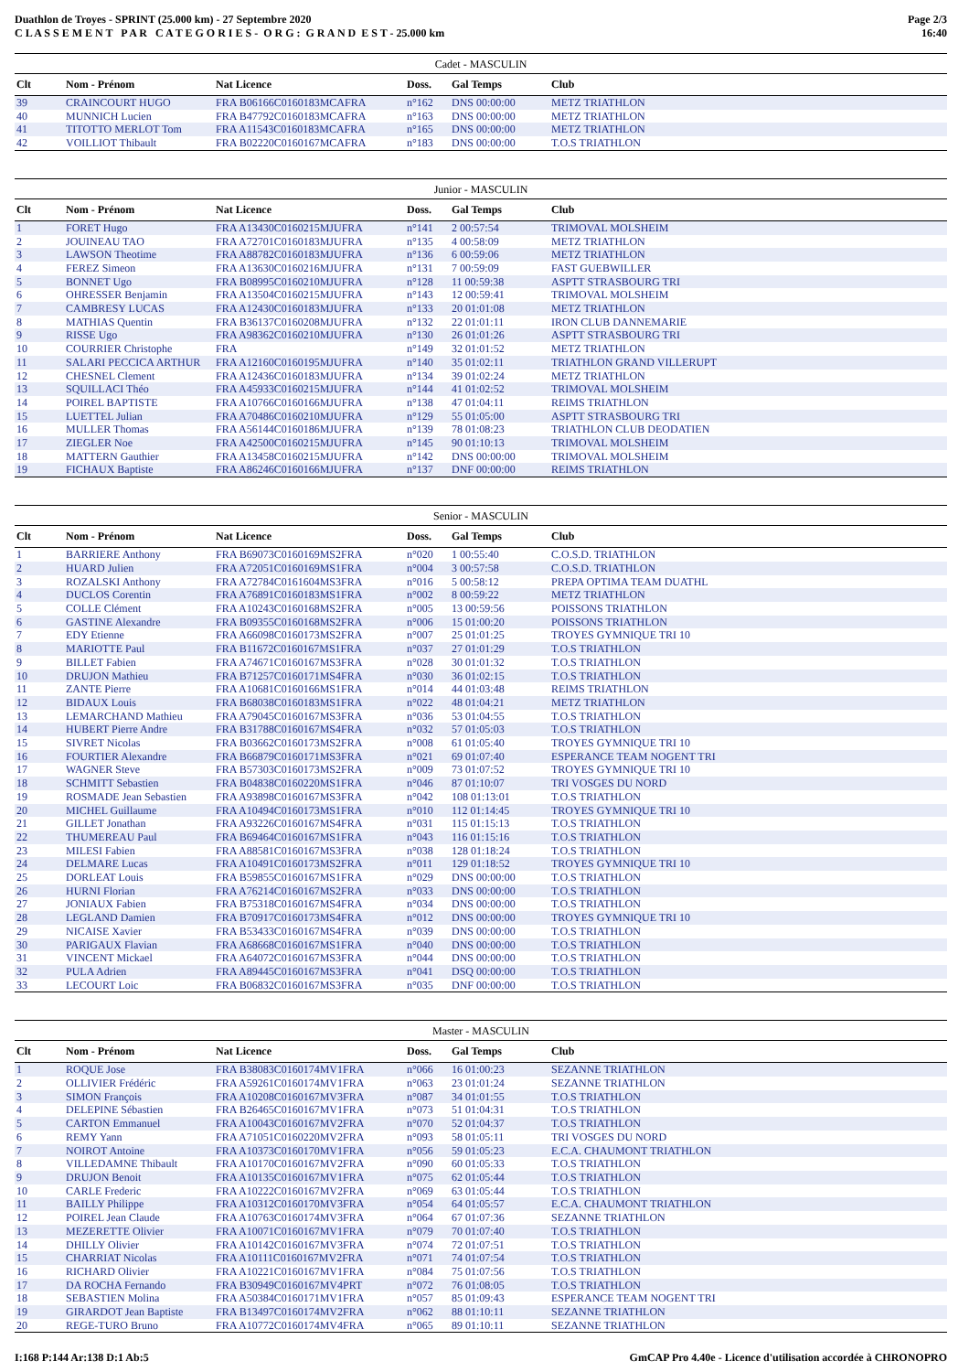Duathlon de Troyes - SPRINT (25.000 km) - 27 Septembre 2020
C L A S S E M E N T P A R C A T E G O R I E S - O R G : G R A N D E S T - 25.000 km
Page 2/3
16:40
Cadet - MASCULIN
| Clt | Nom - Prénom | Nat Licence | Doss. | Gal Temps | Club |
| --- | --- | --- | --- | --- | --- |
| 39 | CRAINCOURT HUGO | FRA B06166C0160183MCAFRA | n°162 | DNS 00:00:00 | METZ TRIATHLON |
| 40 | MUNNICH Lucien | FRA B47792C0160183MCAFRA | n°163 | DNS 00:00:00 | METZ TRIATHLON |
| 41 | TITOTTO MERLOT Tom | FRA A11543C0160183MCAFRA | n°165 | DNS 00:00:00 | METZ TRIATHLON |
| 42 | VOILLIOT Thibault | FRA B02220C0160167MCAFRA | n°183 | DNS 00:00:00 | T.O.S TRIATHLON |
Junior - MASCULIN
| Clt | Nom - Prénom | Nat Licence | Doss. | Gal Temps | Club |
| --- | --- | --- | --- | --- | --- |
| 1 | FORET Hugo | FRA A13430C0160215MJUFRA | n°141 | 2 00:57:54 | TRIMOVAL MOLSHEIM |
| 2 | JOUINEAU TAO | FRA A72701C0160183MJUFRA | n°135 | 4 00:58:09 | METZ TRIATHLON |
| 3 | LAWSON Theotime | FRA A88782C0160183MJUFRA | n°136 | 6 00:59:06 | METZ TRIATHLON |
| 4 | FEREZ Simeon | FRA A13630C0160216MJUFRA | n°131 | 7 00:59:09 | FAST GUEBWILLER |
| 5 | BONNET Ugo | FRA B08995C0160210MJUFRA | n°128 | 11 00:59:38 | ASPTT STRASBOURG TRI |
| 6 | OHRESSER Benjamin | FRA A13504C0160215MJUFRA | n°143 | 12 00:59:41 | TRIMOVAL MOLSHEIM |
| 7 | CAMBRESY LUCAS | FRA A12430C0160183MJUFRA | n°133 | 20 01:01:08 | METZ TRIATHLON |
| 8 | MATHIAS Quentin | FRA B36137C0160208MJUFRA | n°132 | 22 01:01:11 | IRON CLUB DANNEMARIE |
| 9 | RISSE Ugo | FRA A98362C0160210MJUFRA | n°130 | 26 01:01:26 | ASPTT STRASBOURG TRI |
| 10 | COURRIER Christophe | FRA | n°149 | 32 01:01:52 | METZ TRIATHLON |
| 11 | SALARI PECCICA ARTHUR | FRA A12160C0160195MJUFRA | n°140 | 35 01:02:11 | TRIATHLON GRAND VILLERUPT |
| 12 | CHESNEL Clement | FRA A12436C0160183MJUFRA | n°134 | 39 01:02:24 | METZ TRIATHLON |
| 13 | SQUILLACI Théo | FRA A45933C0160215MJUFRA | n°144 | 41 01:02:52 | TRIMOVAL MOLSHEIM |
| 14 | POIREL BAPTISTE | FRA A10766C0160166MJUFRA | n°138 | 47 01:04:11 | REIMS TRIATHLON |
| 15 | LUETTEL Julian | FRA A70486C0160210MJUFRA | n°129 | 55 01:05:00 | ASPTT STRASBOURG TRI |
| 16 | MULLER Thomas | FRA A56144C0160186MJUFRA | n°139 | 78 01:08:23 | TRIATHLON CLUB DEODATIEN |
| 17 | ZIEGLER Noe | FRA A42500C0160215MJUFRA | n°145 | 90 01:10:13 | TRIMOVAL MOLSHEIM |
| 18 | MATTERN Gauthier | FRA A13458C0160215MJUFRA | n°142 | DNS 00:00:00 | TRIMOVAL MOLSHEIM |
| 19 | FICHAUX Baptiste | FRA A86246C0160166MJUFRA | n°137 | DNF 00:00:00 | REIMS TRIATHLON |
Senior - MASCULIN
| Clt | Nom - Prénom | Nat Licence | Doss. | Gal Temps | Club |
| --- | --- | --- | --- | --- | --- |
| 1 | BARRIERE Anthony | FRA B69073C0160169MS2FRA | n°020 | 1 00:55:40 | C.O.S.D. TRIATHLON |
| 2 | HUARD Julien | FRA A72051C0160169MS1FRA | n°004 | 3 00:57:58 | C.O.S.D. TRIATHLON |
| 3 | ROZALSKI Anthony | FRA A72784C0161604MS3FRA | n°016 | 5 00:58:12 | PREPA OPTIMA TEAM DUATHL |
| 4 | DUCLOS Corentin | FRA A76891C0160183MS1FRA | n°002 | 8 00:59:22 | METZ TRIATHLON |
| 5 | COLLE Clément | FRA A10243C0160168MS2FRA | n°005 | 13 00:59:56 | POISSONS TRIATHLON |
| 6 | GASTINE Alexandre | FRA B09355C0160168MS2FRA | n°006 | 15 01:00:20 | POISSONS TRIATHLON |
| 7 | EDY Etienne | FRA A66098C0160173MS2FRA | n°007 | 25 01:01:25 | TROYES GYMNIQUE TRI 10 |
| 8 | MARIOTTE Paul | FRA B11672C0160167MS1FRA | n°037 | 27 01:01:29 | T.O.S TRIATHLON |
| 9 | BILLET Fabien | FRA A74671C0160167MS3FRA | n°028 | 30 01:01:32 | T.O.S TRIATHLON |
| 10 | DRUJON Mathieu | FRA B71257C0160171MS4FRA | n°030 | 36 01:02:15 | T.O.S TRIATHLON |
| 11 | ZANTE Pierre | FRA A10681C0160166MS1FRA | n°014 | 44 01:03:48 | REIMS TRIATHLON |
| 12 | BIDAUX Louis | FRA B68038C0160183MS1FRA | n°022 | 48 01:04:21 | METZ TRIATHLON |
| 13 | LEMARCHAND Mathieu | FRA A79045C0160167MS3FRA | n°036 | 53 01:04:55 | T.O.S TRIATHLON |
| 14 | HUBERT Pierre Andre | FRA B31788C0160167MS4FRA | n°032 | 57 01:05:03 | T.O.S TRIATHLON |
| 15 | SIVRET Nicolas | FRA B03662C0160173MS2FRA | n°008 | 61 01:05:40 | TROYES GYMNIQUE TRI 10 |
| 16 | FOURTIER Alexandre | FRA B66879C0160171MS3FRA | n°021 | 69 01:07:40 | ESPERANCE TEAM NOGENT TRI |
| 17 | WAGNER Steve | FRA B57303C0160173MS2FRA | n°009 | 73 01:07:52 | TROYES GYMNIQUE TRI 10 |
| 18 | SCHMITT Sebastien | FRA B04838C0160220MS1FRA | n°046 | 87 01:10:07 | TRI VOSGES DU NORD |
| 19 | ROSMADE Jean Sebastien | FRA A93898C0160167MS3FRA | n°042 | 108 01:13:01 | T.O.S TRIATHLON |
| 20 | MICHEL Guillaume | FRA A10494C0160173MS1FRA | n°010 | 112 01:14:45 | TROYES GYMNIQUE TRI 10 |
| 21 | GILLET Jonathan | FRA A93226C0160167MS4FRA | n°031 | 115 01:15:13 | T.O.S TRIATHLON |
| 22 | THUMEREAU Paul | FRA B69464C0160167MS1FRA | n°043 | 116 01:15:16 | T.O.S TRIATHLON |
| 23 | MILESI Fabien | FRA A88581C0160167MS3FRA | n°038 | 128 01:18:24 | T.O.S TRIATHLON |
| 24 | DELMARE Lucas | FRA A10491C0160173MS2FRA | n°011 | 129 01:18:52 | TROYES GYMNIQUE TRI 10 |
| 25 | DORLEAT Louis | FRA B59855C0160167MS1FRA | n°029 | DNS 00:00:00 | T.O.S TRIATHLON |
| 26 | HURNI Florian | FRA A76214C0160167MS2FRA | n°033 | DNS 00:00:00 | T.O.S TRIATHLON |
| 27 | JONIAUX Fabien | FRA B75318C0160167MS4FRA | n°034 | DNS 00:00:00 | T.O.S TRIATHLON |
| 28 | LEGLAND Damien | FRA B70917C0160173MS4FRA | n°012 | DNS 00:00:00 | TROYES GYMNIQUE TRI 10 |
| 29 | NICAISE Xavier | FRA B53433C0160167MS4FRA | n°039 | DNS 00:00:00 | T.O.S TRIATHLON |
| 30 | PARIGAUX Flavian | FRA A68668C0160167MS1FRA | n°040 | DNS 00:00:00 | T.O.S TRIATHLON |
| 31 | VINCENT Mickael | FRA A64072C0160167MS3FRA | n°044 | DNS 00:00:00 | T.O.S TRIATHLON |
| 32 | PULA Adrien | FRA A89445C0160167MS3FRA | n°041 | DSQ 00:00:00 | T.O.S TRIATHLON |
| 33 | LECOURT Loic | FRA B06832C0160167MS3FRA | n°035 | DNF 00:00:00 | T.O.S TRIATHLON |
Master - MASCULIN
| Clt | Nom - Prénom | Nat Licence | Doss. | Gal Temps | Club |
| --- | --- | --- | --- | --- | --- |
| 1 | ROQUE Jose | FRA B38083C0160174MV1FRA | n°066 | 16 01:00:23 | SEZANNE TRIATHLON |
| 2 | OLLIVIER Frédéric | FRA A59261C0160174MV1FRA | n°063 | 23 01:01:24 | SEZANNE TRIATHLON |
| 3 | SIMON François | FRA A10208C0160167MV3FRA | n°087 | 34 01:01:55 | T.O.S TRIATHLON |
| 4 | DELEPINE Sébastien | FRA B26465C0160167MV1FRA | n°073 | 51 01:04:31 | T.O.S TRIATHLON |
| 5 | CARTON Emmanuel | FRA A10043C0160167MV2FRA | n°070 | 52 01:04:37 | T.O.S TRIATHLON |
| 6 | REMY Yann | FRA A71051C0160220MV2FRA | n°093 | 58 01:05:11 | TRI VOSGES DU NORD |
| 7 | NOIROT Antoine | FRA A10373C0160170MV1FRA | n°056 | 59 01:05:23 | E.C.A. CHAUMONT TRIATHLON |
| 8 | VILLEDAMNE Thibault | FRA A10170C0160167MV2FRA | n°090 | 60 01:05:33 | T.O.S TRIATHLON |
| 9 | DRUJON Benoit | FRA A10135C0160167MV1FRA | n°075 | 62 01:05:44 | T.O.S TRIATHLON |
| 10 | CARLE Frederic | FRA A10222C0160167MV2FRA | n°069 | 63 01:05:44 | T.O.S TRIATHLON |
| 11 | BAILLY Philippe | FRA A10312C0160170MV3FRA | n°054 | 64 01:05:57 | E.C.A. CHAUMONT TRIATHLON |
| 12 | POIREL Jean Claude | FRA A10763C0160174MV3FRA | n°064 | 67 01:07:36 | SEZANNE TRIATHLON |
| 13 | MEZERETTE Olivier | FRA A10071C0160167MV1FRA | n°079 | 70 01:07:40 | T.O.S TRIATHLON |
| 14 | DHILLY Olivier | FRA A10142C0160167MV3FRA | n°074 | 72 01:07:51 | T.O.S TRIATHLON |
| 15 | CHARRIAT Nicolas | FRA A10111C0160167MV2FRA | n°071 | 74 01:07:54 | T.O.S TRIATHLON |
| 16 | RICHARD Olivier | FRA A10221C0160167MV1FRA | n°084 | 75 01:07:56 | T.O.S TRIATHLON |
| 17 | DA ROCHA Fernando | FRA B30949C0160167MV4PRT | n°072 | 76 01:08:05 | T.O.S TRIATHLON |
| 18 | SEBASTIEN Molina | FRA A50384C0160171MV1FRA | n°057 | 85 01:09:43 | ESPERANCE TEAM NOGENT TRI |
| 19 | GIRARDOT Jean Baptiste | FRA B13497C0160174MV2FRA | n°062 | 88 01:10:11 | SEZANNE TRIATHLON |
| 20 | REGE-TURO Bruno | FRA A10772C0160174MV4FRA | n°065 | 89 01:10:11 | SEZANNE TRIATHLON |
I:168 P:144 Ar:138 D:1 Ab:5 GmCAP Pro 4.40e - Licence d'utilisation accordée à CHRONOPRO